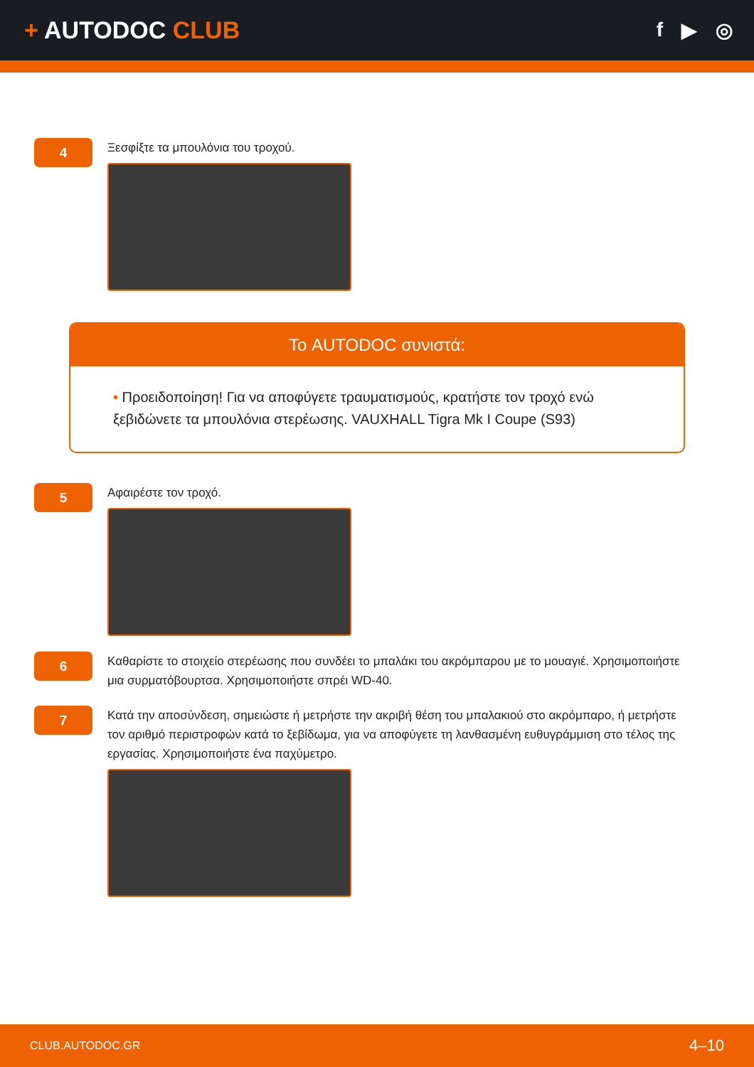+ AUTODOC CLUB
f ▶ ◎
4
Ξεσφίξτε τα μπουλόνια του τροχού.
Το AUTODOC συνιστά:
• Προειδοποίηση! Για να αποφύγετε τραυματισμούς, κρατήστε τον τροχό ενώ ξεβιδώνετε τα μπουλόνια στερέωσης. VAUXHALL Tigra Mk I Coupe (S93)
5
Αφαιρέστε τον τροχό.
6
Καθαρίστε το στοιχείο στερέωσης που συνδέει το μπαλάκι του ακρόμπαρου με το μουαγιέ. Χρησιμοποιήστε μια συρματόβουρτσα. Χρησιμοποιήστε σπρέι WD-40.
7
Κατά την αποσύνδεση, σημειώστε ή μετρήστε την ακριβή θέση του μπαλακιού στο ακρόμπαρο, ή μετρήστε τον αριθμό περιστροφών κατά το ξεβίδωμα, για να αποφύγετε τη λανθασμένη ευθυγράμμιση στο τέλος της εργασίας. Χρησιμοποιήστε ένα παχύμετρο.
CLUB.AUTODOC.GR 4–10